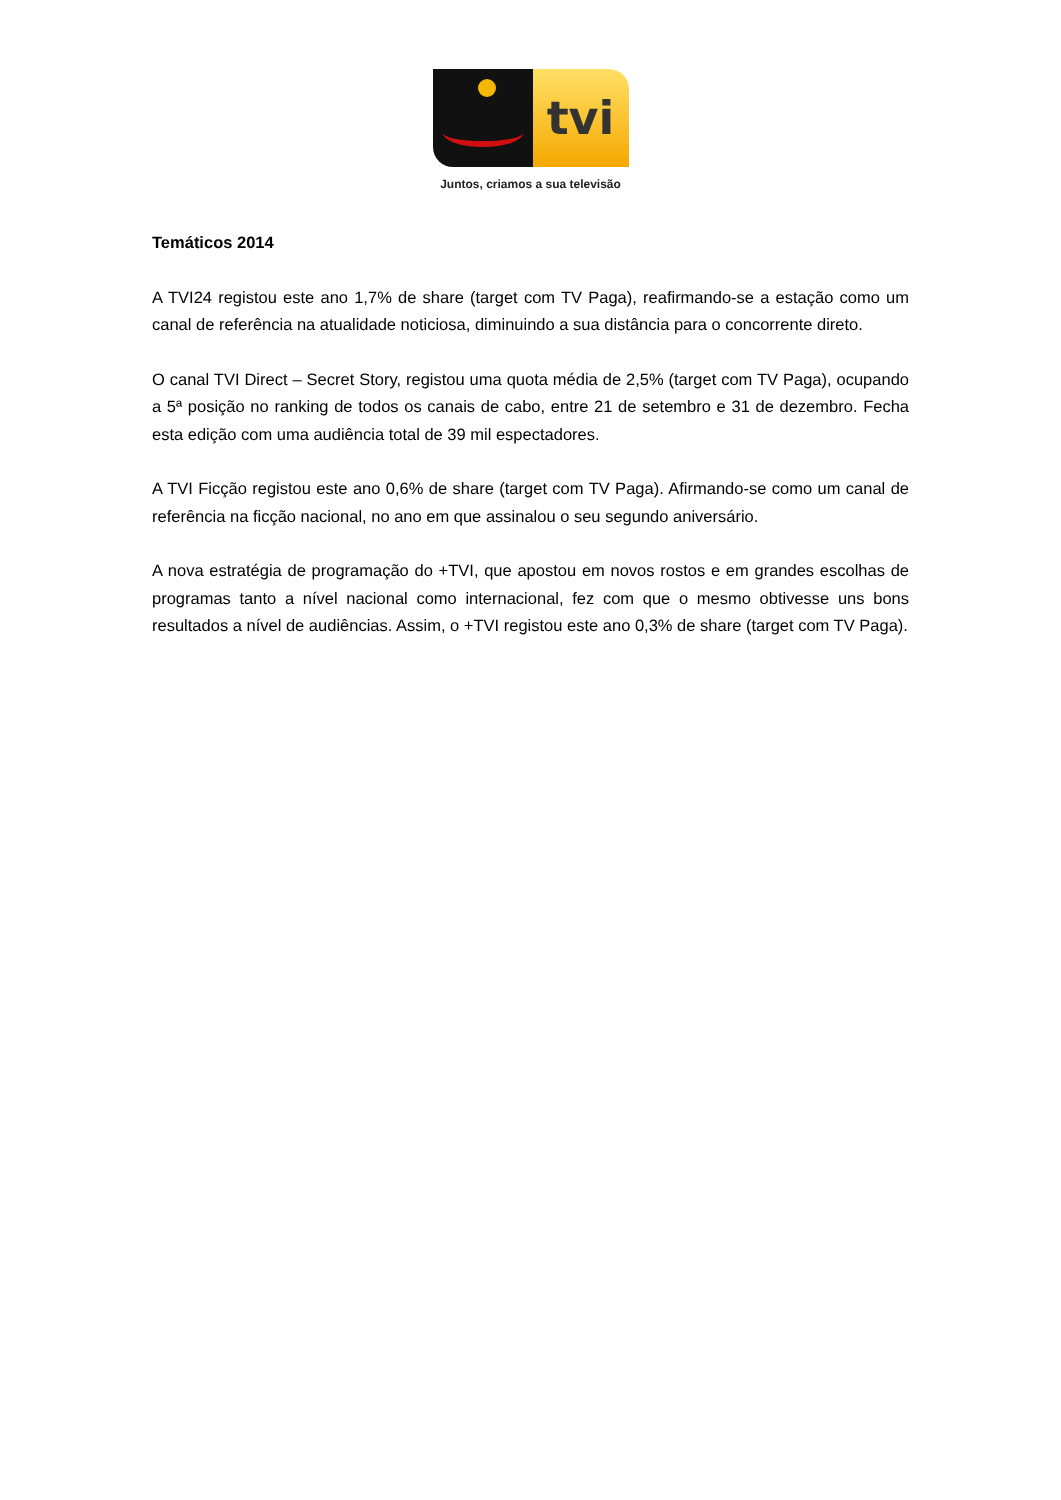tvi
Juntos, criamos a sua televisão
Temáticos 2014
A TVI24 registou este ano 1,7% de share (target com TV Paga), reafirmando-se a estação como um canal de referência na atualidade noticiosa, diminuindo a sua distância para o concorrente direto.
O canal TVI Direct – Secret Story, registou uma quota média de 2,5% (target com TV Paga), ocupando a 5ª posição no ranking de todos os canais de cabo, entre 21 de setembro e 31 de dezembro. Fecha esta edição com uma audiência total de 39 mil espectadores.
A TVI Ficção registou este ano 0,6% de share (target com TV Paga). Afirmando-se como um canal de referência na ficção nacional, no ano em que assinalou o seu segundo aniversário.
A nova estratégia de programação do +TVI, que apostou em novos rostos e em grandes escolhas de programas tanto a nível nacional como internacional, fez com que o mesmo obtivesse uns bons resultados a nível de audiências. Assim, o +TVI registou este ano 0,3% de share (target com TV Paga).